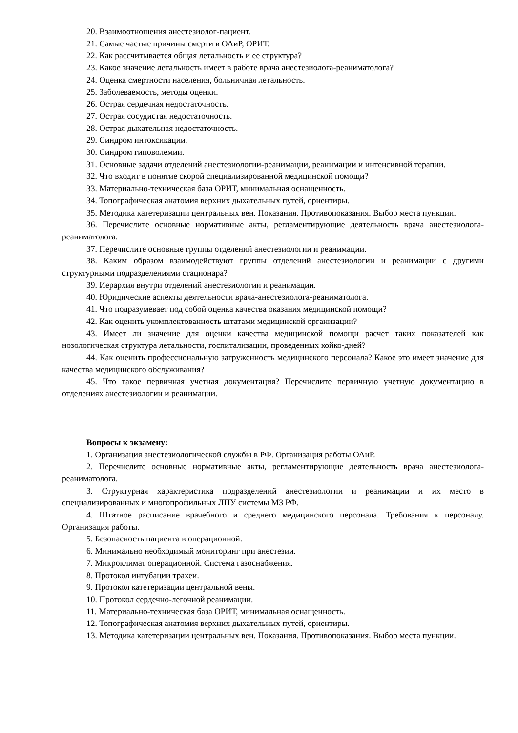20. Взаимоотношения анестезиолог-пациент.
21. Самые частые причины смерти в ОАиР, ОРИТ.
22. Как рассчитывается общая летальность и ее структура?
23. Какое значение летальность имеет в работе врача анестезиолога-реаниматолога?
24. Оценка смертности населения, больничная летальность.
25. Заболеваемость, методы оценки.
26. Острая сердечная недостаточность.
27. Острая сосудистая недостаточность.
28. Острая дыхательная недостаточность.
29. Синдром интоксикации.
30. Синдром гиповолемии.
31. Основные задачи отделений анестезиологии-реанимации, реанимации и интенсивной терапии.
32. Что входит в понятие скорой специализированной медицинской помощи?
33. Материально-техническая база ОРИТ, минимальная оснащенность.
34. Топографическая анатомия верхних дыхательных путей, ориентиры.
35. Методика катетеризации центральных вен. Показания. Противопоказания. Выбор места пункции.
36. Перечислите основные нормативные акты, регламентирующие деятельность врача анестезиолога-реаниматолога.
37. Перечислите основные группы отделений анестезиологии и реанимации.
38. Каким образом взаимодействуют группы отделений анестезиологии и реанимации с другими структурными подразделениями стационара?
39. Иерархия внутри отделений анестезиологии и реанимации.
40. Юридические аспекты деятельности врача-анестезиолога-реаниматолога.
41. Что подразумевает под собой оценка качества оказания медицинской помощи?
42. Как оценить укомплектованность штатами медицинской организации?
43. Имеет ли значение для оценки качества медицинской помощи расчет таких показателей как нозологическая структура летальности, госпитализации, проведенных койко-дней?
44. Как оценить профессиональную загруженность медицинского персонала? Какое это имеет значение для качества медицинского обслуживания?
45. Что такое первичная учетная документация? Перечислите первичную учетную документацию в отделениях анестезиологии и реанимации.
Вопросы к экзамену:
1. Организация анестезиологической службы в РФ. Организация работы ОАиР.
2. Перечислите основные нормативные акты, регламентирующие деятельность врача анестезиолога-реаниматолога.
3. Структурная характеристика подразделений анестезиологии и реанимации и их место в специализированных и многопрофильных ЛПУ системы МЗ РФ.
4. Штатное расписание врачебного и среднего медицинского персонала. Требования к персоналу. Организация работы.
5. Безопасность пациента в операционной.
6. Минимально необходимый мониторинг при анестезии.
7. Микроклимат операционной. Система газоснабжения.
8. Протокол интубации трахеи.
9. Протокол катетеризации центральной вены.
10. Протокол сердечно-легочной реанимации.
11. Материально-техническая база ОРИТ, минимальная оснащенность.
12. Топографическая анатомия верхних дыхательных путей, ориентиры.
13. Методика катетеризации центральных вен. Показания. Противопоказания. Выбор места пункции.